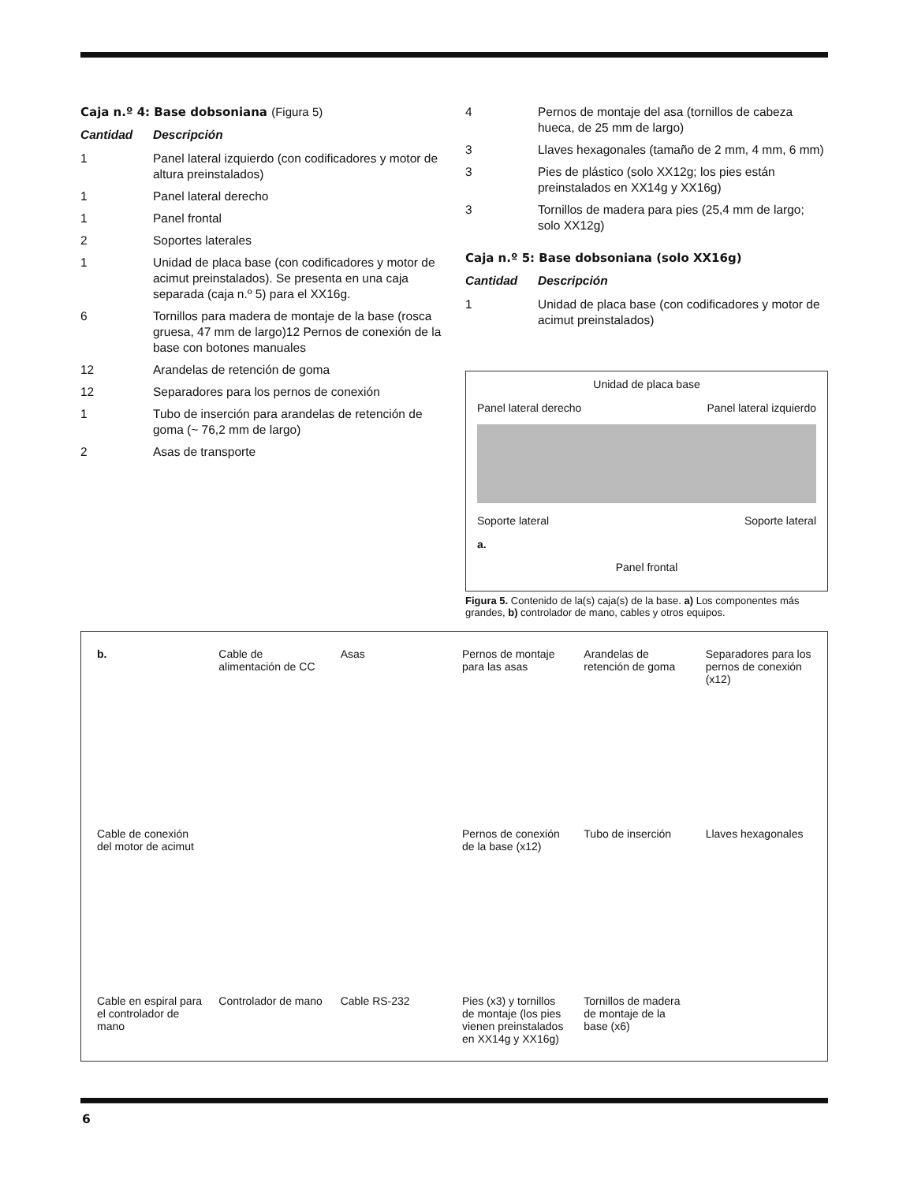Caja n.º 4: Base dobsoniana (Figura 5)
| Cantidad | Descripción |
| --- | --- |
| 1 | Panel lateral izquierdo (con codificadores y motor de altura preinstalados) |
| 1 | Panel lateral derecho |
| 1 | Panel frontal |
| 2 | Soportes laterales |
| 1 | Unidad de placa base (con codificadores y motor de acimut preinstalados). Se presenta en una caja separada (caja n.º 5) para el XX16g. |
| 6 | Tornillos para madera de montaje de la base (rosca gruesa, 47 mm de largo)12 Pernos de conexión de la base con botones manuales |
| 12 | Arandelas de retención de goma |
| 12 | Separadores para los pernos de conexión |
| 1 | Tubo de inserción para arandelas de retención de goma (~ 76,2 mm de largo) |
| 2 | Asas de transporte |
| 4 | Pernos de montaje del asa (tornillos de cabeza hueca, de 25 mm de largo) |
| 3 | Llaves hexagonales (tamaño de 2 mm, 4 mm, 6 mm) |
| 3 | Pies de plástico (solo XX12g; los pies están preinstalados en XX14g y XX16g) |
| 3 | Tornillos de madera para pies (25,4 mm de largo; solo XX12g) |
Caja n.º 5: Base dobsoniana (solo XX16g)
| Cantidad | Descripción |
| --- | --- |
| 1 | Unidad de placa base (con codificadores y motor de acimut preinstalados) |
Unidad de placa base
Panel lateral derecho
Panel lateral izquierdo
Soporte lateral
Soporte lateral
a.
Panel frontal
Figura 5. Contenido de la(s) caja(s) de la base. a) Los componentes más grandes, b) controlador de mano, cables y otros equipos.
b.
Cable de alimentación de CC
Asas
Pernos de montaje para las asas
Arandelas de retención de goma
Separadores para los pernos de conexión (x12)
Cable de conexión del motor de acimut
Pernos de conexión de la base (x12)
Tubo de inserción
Llaves hexagonales
Cable en espiral para el controlador de mano
Controlador de mano
Cable RS-232
Pies (x3) y tornillos de montaje (los pies vienen preinstalados en XX14g y XX16g)
Tornillos de madera de montaje de la base (x6)
6